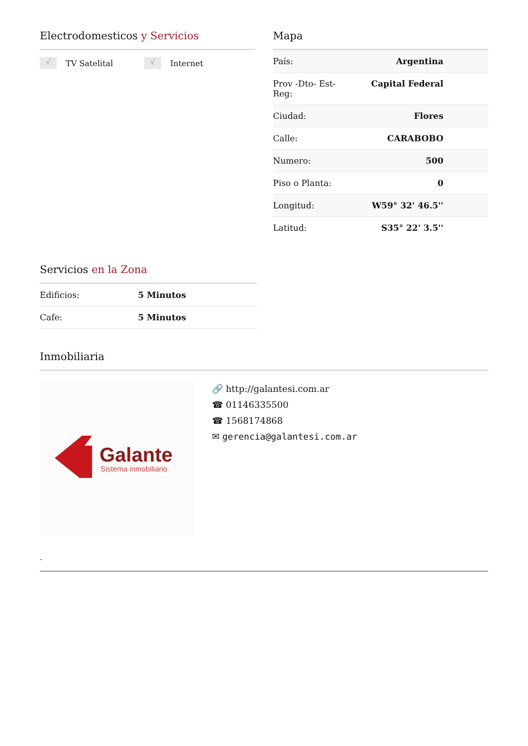Electrodomesticos y Servicios
√ TV Satelital
√ Internet
Mapa
| País: | Argentina |
| Prov -Dto- Est- Reg: | Capital Federal |
| Ciudad: | Flores |
| Calle: | CARABOBO |
| Numero: | 500 |
| Piso o Planta: | 0 |
| Longitud: | W59° 32' 46.5'' |
| Latitud: | S35° 22' 3.5'' |
Servicios en la Zona
| Edificios: | 5 Minutos |
| Cafe: | 5 Minutos |
Inmobiliaria
Galante
Sistema inmobiliario
🔗 http://galantesi.com.ar
☎ 01146335500
☎ 1568174868
✉ gerencia@galantesi.com.ar
-